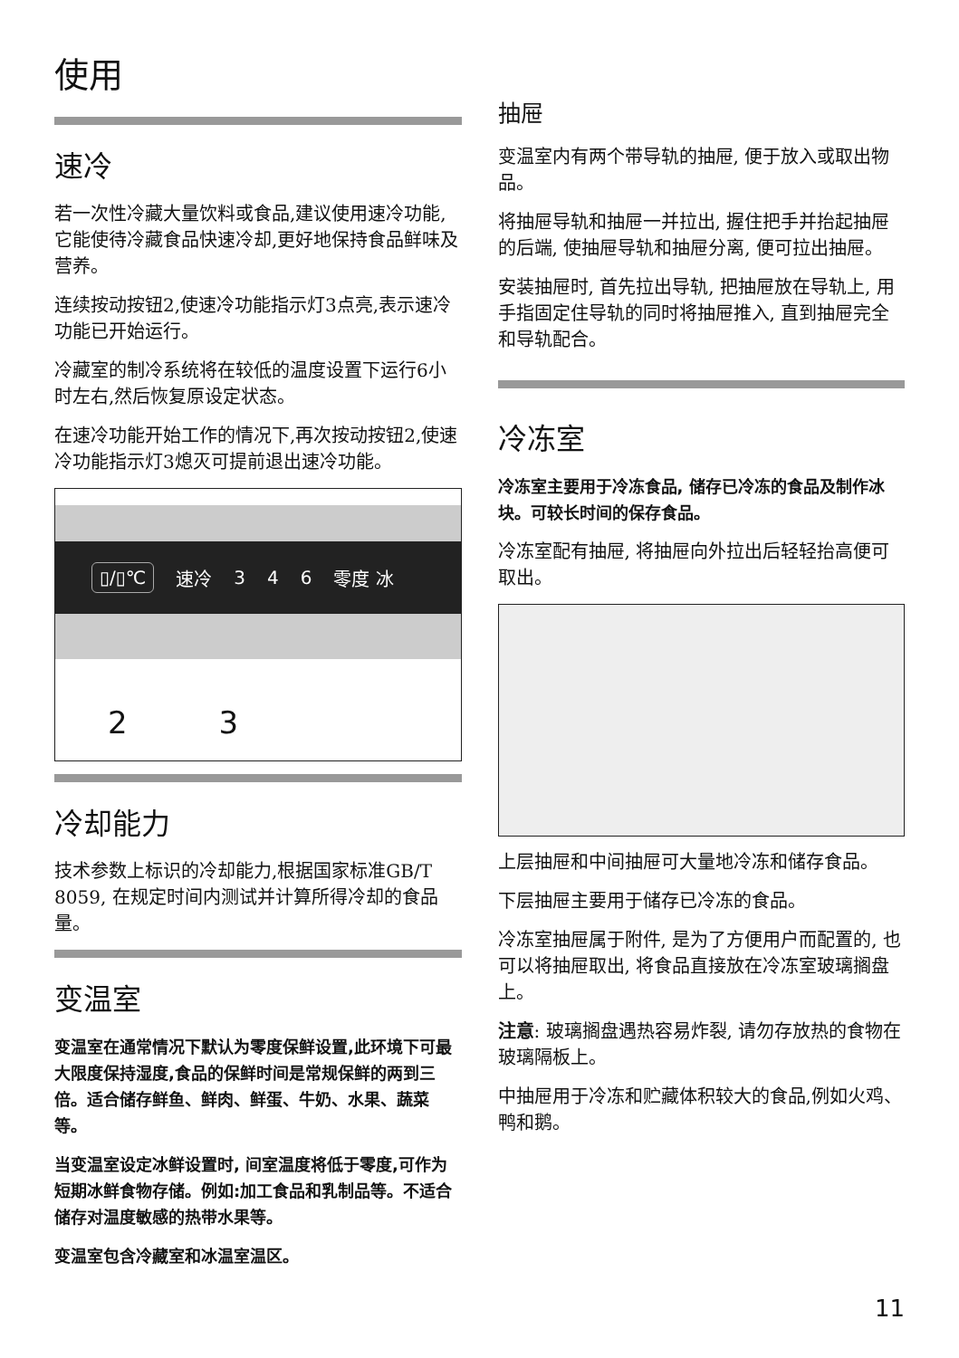使用
速冷
若一次性冷藏大量饮料或食品,建议使用速冷功能,它能使待冷藏食品快速冷却,更好地保持食品鲜味及营养。
连续按动按钮2,使速冷功能指示灯3点亮,表示速冷功能已开始运行。
冷藏室的制冷系统将在较低的温度设置下运行6小时左右,然后恢复原设定状态。
在速冷功能开始工作的情况下,再次按动按钮2,使速冷功能指示灯3熄灭可提前退出速冷功能。
▯/▯℃ 速冷 3 4 6 零度 冰
2 3
冷却能力
技术参数上标识的冷却能力,根据国家标准GB/T 8059, 在规定时间内测试并计算所得冷却的食品量。
变温室
变温室在通常情况下默认为零度保鲜设置,此环境下可最大限度保持湿度,食品的保鲜时间是常规保鲜的两到三倍。适合储存鲜鱼、鲜肉、鲜蛋、牛奶、水果、蔬菜等。
当变温室设定冰鲜设置时, 间室温度将低于零度,可作为短期冰鲜食物存储。例如:加工食品和乳制品等。不适合储存对温度敏感的热带水果等。
变温室包含冷藏室和冰温室温区。
抽屉
变温室内有两个带导轨的抽屉, 便于放入或取出物品。
将抽屉导轨和抽屉一并拉出, 握住把手并抬起抽屉的后端, 使抽屉导轨和抽屉分离, 便可拉出抽屉。
安装抽屉时, 首先拉出导轨, 把抽屉放在导轨上, 用手指固定住导轨的同时将抽屉推入, 直到抽屉完全和导轨配合。
冷冻室
冷冻室主要用于冷冻食品, 储存已冷冻的食品及制作冰块。可较长时间的保存食品。
冷冻室配有抽屉, 将抽屉向外拉出后轻轻抬高便可取出。
上层抽屉和中间抽屉可大量地冷冻和储存食品。
下层抽屉主要用于储存已冷冻的食品。
冷冻室抽屉属于附件, 是为了方便用户而配置的, 也可以将抽屉取出, 将食品直接放在冷冻室玻璃搁盘上。
注意: 玻璃搁盘遇热容易炸裂, 请勿存放热的食物在玻璃隔板上。
中抽屉用于冷冻和贮藏体积较大的食品,例如火鸡、鸭和鹅。
11